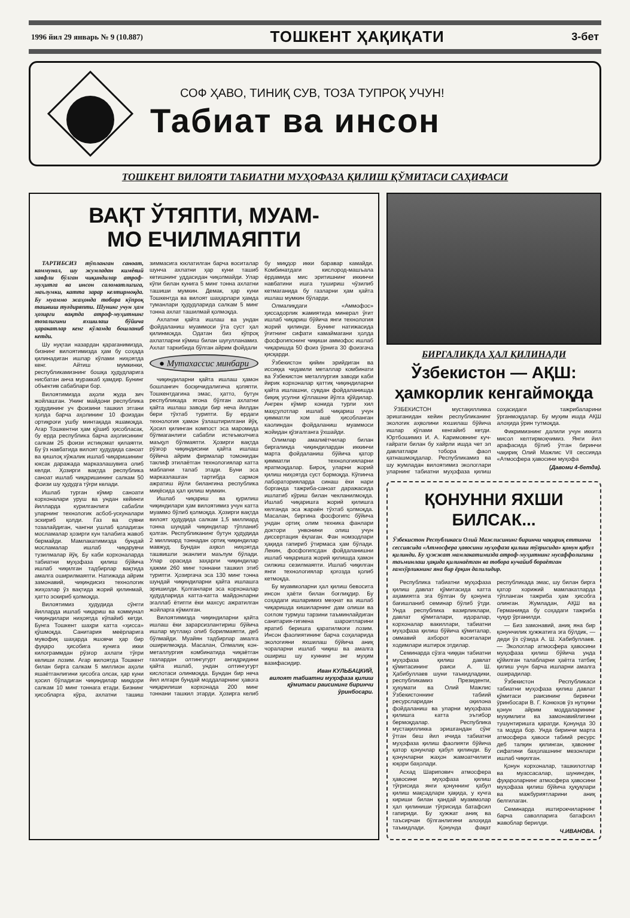1996 йил 29 январь № 9 (10.887) ТОШКЕНТ ҲАҚИҚАТИ 3-бет
СОФ ҲАВО, ТИНИҚ СУВ, ТОЗА ТУПРОҚ УЧУН!
Табиат ва инсон
ТОШКЕНТ ВИЛОЯТИ ТАБИАТНИ МУҲОФАЗА ҚИЛИШ ҚЎМИТАСИ САҲИФАСИ
ВАҚТ ЎТЯПТИ, МУАМ-
МО ЕЧИЛМАЯПТИ
ТАРТИБСИЗ тўпланган саноат, коммунал, шу жумладан кимёвий хавфли бўлган чиқиндилар атроф-муҳитга ва инсон саломатлигига, маълумки, катта зарар келтирмоқда. Бу муаммо жаҳонда тобора кўпроқ ташвиш туғдиряпти. Шунинг учун ҳам ҳозирги вақтда атроф-муҳитнинг тозалигини яхшилаш бўйича ҳаракатлар кенг кўламда бошланиб кетди.
Шу нуқтаи назардан қараганимизда, бизнинг вилоятимизда ҳам бу соҳада қилинадиган ишлар кўлами ниҳоятда кенг. Айтиш мумкинки, республикамизнинг бошқа ҳудудларига нисбатан анча мураккаб ҳамдир. Бунинг объектив сабаблари бор.
Вилоятимизда аҳоли жуда зич жойлашган. Унинг майдони республика ҳудудининг уч фоизини ташкил этгани ҳолда барча аҳолининг 10 фоиздан ортиқроғи ушбу минтақада яшамоқда. Агар Тошкентни ҳам қўшиб ҳисобласак, бу ерда республика барча аҳолисининг салкам 25 фоизи истиқомат қилаяпти. Бу ўз навбатида вилоят ҳудудида саноат ва қишлоқ хўжалик ишлаб чиқаришининг юксак даражада марказлашувига олиб келди. Ҳозирги вақтда республика саноат ишлаб чиқаришининг салкам 50 фоизи шу ҳудудга тўғри келади.
Ишлаб турган кўмир саноати корхоналари уруш ва ундан кейинги йилларда курилганлиги сабабли уларнинг технологик асбоб-ускуналари эскириб қолди. Газ ва сувни тозалайдиган, чангни ушлаб қоладиган мосламалар ҳозирги кун талабига жавоб бермайди. Мамлакатимизда бундай мосламалар ишлаб чиқарувчи тузилмалар йўқ. Бу каби корхоналарда табиатни муҳофаза қилиш бўйича ишлаб чиқилган тадбирлар вақтида амалга оширилмаяпти. Натижада айрим замонавий, чиқиндисиз технологик жиҳозлар ўз вақтида жорий қилинмай, ҳатто эскириб қолмоқда.
Вилоятимиз ҳудудида сўнгги йилларда ишлаб чиқариш ва коммунал чиқиндилари ниҳоятда кўпайиб кетди. Бунга Тошкент шаҳри катта «ҳисса» қўшмоқда. Санитария меёрларига мувофиқ шаҳарда яшовчи ҳар бир фуқаро ҳисобига кунига икки килограммдан рўзғор ахлати тўғри келиши лозим. Агар вилоятда Тошкент билан бирга салкам 5 миллион аҳоли яшаётганлигини ҳисобга олсак, ҳар куни ҳосил бўладиган чиқиндилар миқдори салкам 10 минг тоннага етади. Бизнинг ҳисобларга кўра, ахлатни ташиш зиммасига юклатилган барча воситалар шунча ахлатни ҳар куни ташиб кетишнинг уддасидан чиқолмайди. Улар кўпи билан кунига 5 минг тонна ахлатни ташиши мумкин. Демак, ҳар куни Тошкентда ва вилоят шаҳарлари ҳамда туманлари ҳудудларида салкам 5 минг тонна ахлат ташилмай қолмоқда.
Ахлатни қайта ишлаш ва ундан фойдаланиш муаммоси ўта суст ҳал қилинмоқда. Одатан биз кўпроқ ахлатларни кўмиш билан шуғулланамиз. Ахлат таркибида бўлган айрим фойдали
● Мутахассис минбари
чиқиндиларни қайта ишлаш ҳамон бошланғич босқичидалигича қоляпти. Тошкентдагина эмас, ҳатто, бутун республикада ягона бўлган ахлатни қайта ишлаш заводи бир неча йилдан бери тўхтаб турипти. Бу ердаги технология ҳамон ўзлаштирилгани йўқ. Ҳосил қилинган компост эса маромида бўлмаганлиги сабабли истеъмолчига маъқул бўлмаяпти. Ҳозирги вақтда рўзғор чиқиндисини қайта ишлаш бўйича айрим фирмалар томонидан таклиф этилаётган технологиялар катта маблағни талаб этади. Буни эса марказлашган тартибда сармоя ажратиш йўли билангина республика миқёсида ҳал қилиш мумкин.
Ишлаб чиқариш ва қурилиш чиқиндилари ҳам вилоятимиз учун катта муаммо бўлиб қолмоқда. Ҳозирги вақтда вилоят ҳудудида салкам 1,5 миллиард тонна шундай чиқиндилар тўпланиб қолган. Республиканинг бутун ҳудудида 2 миллиард тоннадан ортиқ чиқиндилар мавжуд. Бундан аҳвол ниҳоятда ташвишли эканлиги маълум бўлади. Улар орасида заҳарли чиқиндилар ҳажми 260 минг тоннани ташкил этиб турипти. Ҳозиргача эса 130 минг тонна шундай чиқиндиларни қайта ишлашга эришилди. Қолганлари эса корхоналар ҳудудларида катта-катта майдонларни эгаллаб ётипти ёки махсус ажратилган жойларга кўмилган.
Вилоятимизда чиқиндиларни қайта ишлаш ёки зарарсизлантириш бўйича ишлар мутлақо олиб борилмаяпти, деб бўлмайди. Муайян тадбирлар амалга оширилмоқда. Масалан, Олмалиқ кон-металлургия комбинатида чиқаётган газлардан олтингугурт ангидридини қайта ишлаб, ундан олтингугурт кислотаси олинмоқда. Бундан бир неча йил илгари бундай моддаларнинг ҳавога чиқарилиши корхонада 200 минг тоннани ташкил этарди. Ҳозирга келиб бу миқдор икки баравар камайди. Комбинатдаги кислород-машъала ёрдамида мис эритишнинг иккинчи навбатини ишга тушириш чўзилиб кетмаганида бу газларни ҳам қайта ишлаш мумкин бўларди.
Олмалиқдаги «Аммофос» ҳиссадорлик жамиятида минерал ўғит ишлаб чиқариш бўйича янги технология жорий қилинди. Бунинг натижасида ўғитнинг сифати камаймагани ҳолда фосфогипснинг чиқиши аммофос ишлаб чиқаришда 50 фоиз ўрнига 30 фоизгача қисқарди.
Ўзбекистон қийин эрийдиган ва иссиққа чидамли металлар комбинати ва Ўзбекистон металлургия заводи каби йирик корхоналар қаттиқ чиқиндиларни қайта ишлашни, сувдан фойдаланишда биқиқ усулни қўллашни йўлга қўйдилар. Ангрен кўмир конида турли хил маҳсулотлар ишлаб чиқариш учун қимматли хом ашё ҳисобланган каолиндан фойдаланиш муаммоси жойидан қўзғалганга ўхшайди.
Олимлар амалиётчилар билан биргаликда чиқиндилардан иккинчи марта фойдаланиш бўйича қатор қимматли технологияларни яратмоқдалар. Бироқ, уларни жорий қилиш ниҳоятда суст бормоқда. Кўпинча лабораторияларда синаш ёки нари борганда тажриба-саноат даражасида ишлатиб кўриш билан чекланилмоқда. Ишлаб чиқаришга жорий қилишга келганда эса жараён тўхтаб қолмоқда. Масалан, биргина фосфогипс бўйича ундан ортиқ олим техника фанлари доктори унвонини олиш учун диссертация ёқлаган. Фан номзодлари ҳақида гапириб ўтирмаса ҳам бўлади. Лекин, фосфогипсдан фойдаланишни ишлаб чиқаришга жорий қилишда ҳамон силжиш сезилмаяпти. Ишлаб чиқилган янги технологиялар қоғозда қолиб кетмоқда.
Бу муаммоларни ҳал қилиш бевосита инсон ҳаёти билан боғлиқдир. Бу соҳадаги ишларимиз меҳнат ва ишлаб чиқаришда кишиларнинг дам олиши ва соғлом турмуш тарзини таъминлайдиган санитария-гигиена шароитларини яратиб беришга қаратилмоғи лозим. Инсон фаолиятининг барча соҳаларида экологияни яхшилаш бўйича аниқ чораларни ишлаб чиқиш ва амалга ошириш шу куннинг энг муҳим вазифасидир.
Иван КУЛЬБАЦКИЙ,
вилоят табиатни муҳофаза қилиш қўмитаси раисининг биринчи ўринбосари.
БИРГАЛИКДА ҲАЛ ҚИЛИНАДИ
Ўзбекистон — АҚШ: ҳамкорлик кенгаймоқда
ЎЗБЕКИСТОН мустақилликка эришганидан кейин республиканинг экологик аҳволини яхшилаш бўйича ишлар кўлами кенгайиб кетди. Юртбошимиз И. А. Каримовнинг куч-ғайрати билан бу хайрли ишда чет эл давлатлари тобора фаол қатнашмоқдалар. Республикамиз ва шу жумладан вилоятимиз экологлари уларнинг табиатни муҳофаза қилиш соҳасидаги тажрибаларини ўрганмоқдалар. Бу муҳим ишда АҚШ алоҳида ўрин тутмоқда.
Фикримизнинг далили учун иккита мисол келтирмоқчимиз. Янги йил арафасида бўлиб ўтган биринчи чақириқ Олий Мажлис VII сессияда «Атмосфера ҳавосини муҳофа
(Давоми 4-бетда).
ҚОНУННИ ЯХШИ БИЛСАК...
Ўзбекистон Республикаси Олий Мажлисининг биринчи чақириқ еттинчи сессиясида «Атмосфера ҳавосини муҳофаза қилиш тўғрисида» қонун қабул қилинди. Бу ҳужжат мамлакатимизда атроф-муҳитнинг мусаффолигини таъминлаш ҳақида қилинаётган ва тобора кучайиб бораётган ғамхўрликнинг яна бир ёрқин далилидир.
Республика табиатни муҳофаза қилиш давлат қўмитасида катта аҳамиятга эга бўлган бу қонунга бағишланиб семинар бўлиб ўтди. Унда республика вазирликлари, давлат қўмиталари, идоралар, корхоналар вакиллари, табиатни муҳофаза қилиш бўйича қўмиталар, оммавий ахборот воситалари ходимлари иштирок этдилар.
Семинарда сўзга чиққан табиатни муҳофаза қилиш давлат қўмитасининг раиси А. Ш. Ҳабибуллаев шуни таъкидладики, республикамиз Президенти, ҳукумати ва Олий Мажлис Ўзбекистоннинг табиий ресурсларидан оқилона фойдаланиш ва уларни муҳофаза қилишга катта эътибор бермоқдалар. Республика мустақилликка эришгандан сўнг ўтган беш йил ичида табиатни муҳофаза қилиш фаолияти бўйича қатор қонунлар қабул қилинди. Бу қонунларни жаҳон жамоатчилиги юқори баҳолади.
Асхад Шарипович атмосфера ҳавосини муҳофаза қилиш тўғрисида янги қонуннинг қабул қилиш мақсадлари ҳақида, у кучга кириши билан қандай муаммолар ҳал қилиниши тўғрисида батафсил гапириди. Бу ҳужжат аниқ ва таъсирчан бўлганлигини алоҳида таъкидлади. Қонунда фақат республикада эмас, шу билан бирга қатор хорижий мамлакатларда тўпланган тажриба ҳам ҳисобга олинган. Жумладан, АҚШ ва Германияда бу соҳадаги тажриба чуқур ўрганилди.
— Биз замонавий, аниқ яна бир қонунчилик ҳужжатига эга бўлдик, — деди ўз сўзида А. Ш. Хабибуллаев. — Экологлар атмосфера ҳавосини муҳофаза қилиш бўйича унда қўйилган талабларни ҳаётга татбиқ қилиш учун барча ишларни амалга оширадилар.
Ўзбекистон Республикаси табиатни муҳофаза қилиш давлат қўмитаси раисининг биринчи ўринбосари В. Г. Конюхов ўз нутқини қонун айрим моддаларининг муҳимлиги ва замонавийлигини тушунтиришга қаратди. Қонунда 30 та модда бор. Унда биринчи марта атмосфера ҳавоси табиий ресурс деб талқин қилинган, ҳавонинг сифатини баҳолашнинг мезонлари ишлаб чиқилган.
Қонун корхоналар, ташкилотлар ва муассасалар, шунингдек, фуқароларнинг атмосфера ҳавосини муҳофаза қилиш бўйича ҳуқуқлари ва мажбуриятларини аниқ белгилаган.
Семинарда иштирокчиларнинг барча саволларига батафсил жавоблар берилди.
Ч.ИВАНОВА.